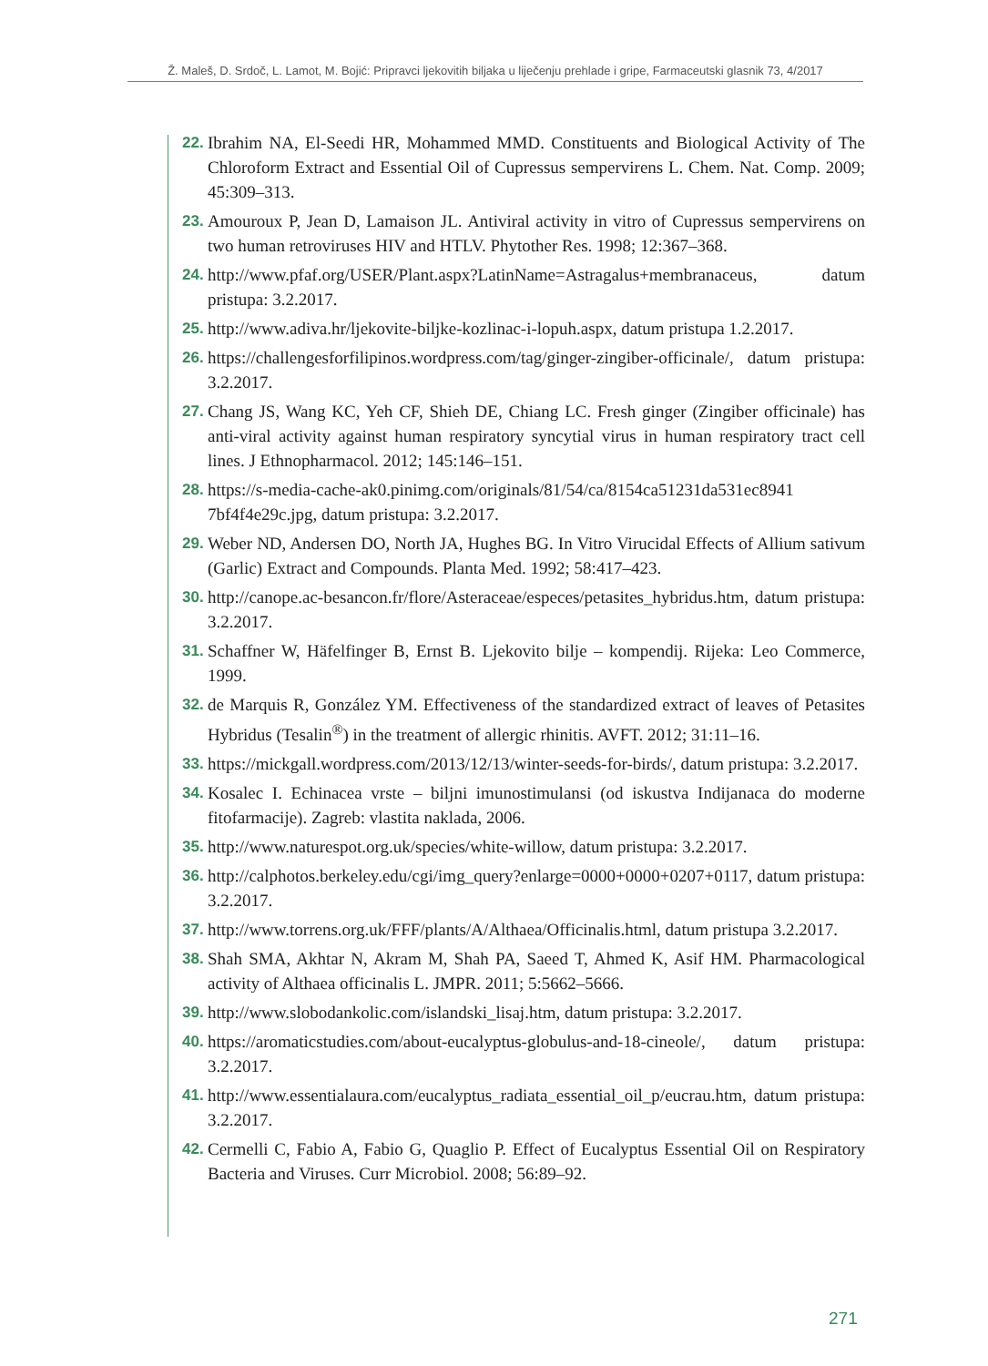Ž. Maleš, D. Srdoč, L. Lamot, M. Bojić: Pripravci ljekovitih biljaka u liječenju prehlade i gripe, Farmaceutski glasnik 73, 4/2017
22. Ibrahim NA, El-Seedi HR, Mohammed MMD. Constituents and Biological Activity of The Chloroform Extract and Essential Oil of Cupressus sempervirens L. Chem. Nat. Comp. 2009; 45:309–313.
23. Amouroux P, Jean D, Lamaison JL. Antiviral activity in vitro of Cupressus sempervirens on two human retroviruses HIV and HTLV. Phytother Res. 1998; 12:367–368.
24. http://www.pfaf.org/USER/Plant.aspx?LatinName=Astragalus+membranaceus, datum pristupa: 3.2.2017.
25. http://www.adiva.hr/ljekovite-biljke-kozlinac-i-lopuh.aspx, datum pristupa 1.2.2017.
26. https://challengesforfilipinos.wordpress.com/tag/ginger-zingiber-officinale/, datum pristupa: 3.2.2017.
27. Chang JS, Wang KC, Yeh CF, Shieh DE, Chiang LC. Fresh ginger (Zingiber officinale) has anti-viral activity against human respiratory syncytial virus in human respiratory tract cell lines. J Ethnopharmacol. 2012; 145:146–151.
28. https://s-media-cache-ak0.pinimg.com/originals/81/54/ca/8154ca51231da531ec8941 7bf4f4e29c.jpg, datum pristupa: 3.2.2017.
29. Weber ND, Andersen DO, North JA, Hughes BG. In Vitro Virucidal Effects of Allium sativum (Garlic) Extract and Compounds. Planta Med. 1992; 58:417–423.
30. http://canope.ac-besancon.fr/flore/Asteraceae/especes/petasites_hybridus.htm, datum pristupa: 3.2.2017.
31. Schaffner W, Häfelfinger B, Ernst B. Ljekovito bilje – kompendij. Rijeka: Leo Commerce, 1999.
32. de Marquis R, González YM. Effectiveness of the standardized extract of leaves of Petasites Hybridus (Tesalin<sup>®</sup>) in the treatment of allergic rhinitis. AVFT. 2012; 31:11–16.
33. https://mickgall.wordpress.com/2013/12/13/winter-seeds-for-birds/, datum pristupa: 3.2.2017.
34. Kosalec I. Echinacea vrste – biljni imunostimulansi (od iskustva Indijanaca do moderne fitofarmacije). Zagreb: vlastita naklada, 2006.
35. http://www.naturespot.org.uk/species/white-willow, datum pristupa: 3.2.2017.
36. http://calphotos.berkeley.edu/cgi/img_query?enlarge=0000+0000+0207+0117, datum pristupa: 3.2.2017.
37. http://www.torrens.org.uk/FFF/plants/A/Althaea/Officinalis.html, datum pristupa 3.2.2017.
38. Shah SMA, Akhtar N, Akram M, Shah PA, Saeed T, Ahmed K, Asif HM. Pharmacological activity of Althaea officinalis L. JMPR. 2011; 5:5662–5666.
39. http://www.slobodankolic.com/islandski_lisaj.htm, datum pristupa: 3.2.2017.
40. https://aromaticstudies.com/about-eucalyptus-globulus-and-18-cineole/, datum pristupa: 3.2.2017.
41. http://www.essentialaura.com/eucalyptus_radiata_essential_oil_p/eucrau.htm, datum pristupa: 3.2.2017.
42. Cermelli C, Fabio A, Fabio G, Quaglio P. Effect of Eucalyptus Essential Oil on Respiratory Bacteria and Viruses. Curr Microbiol. 2008; 56:89–92.
271